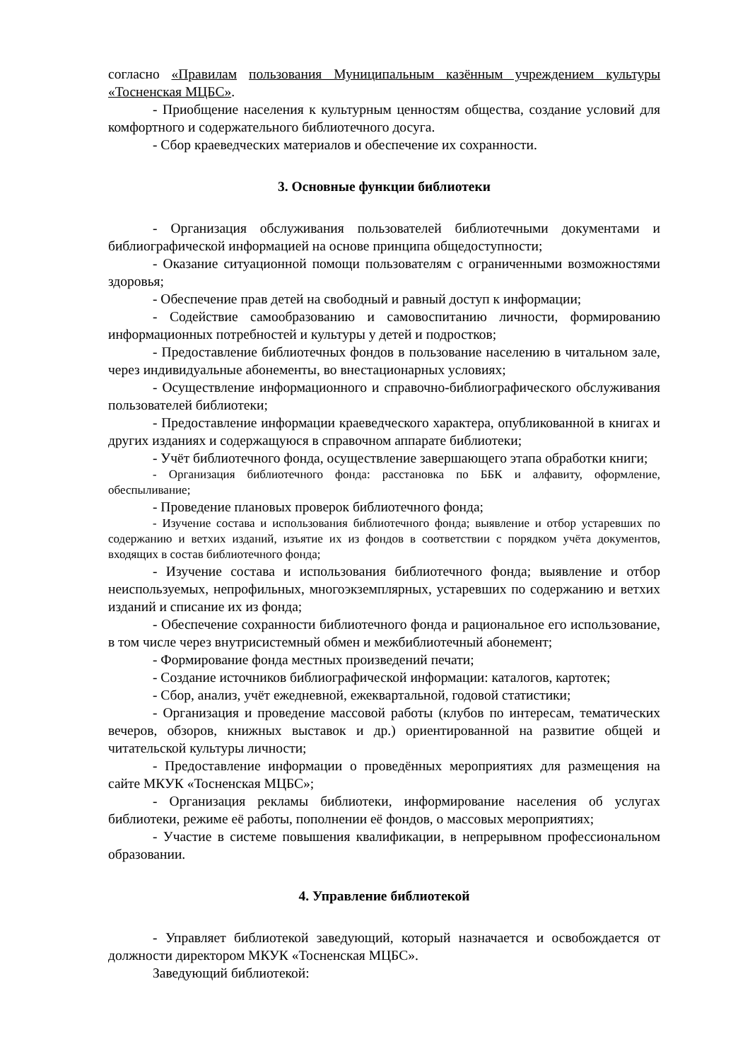согласно «Правилам пользования Муниципальным казённым учреждением культуры «Тосненская МЦБС».
- Приобщение населения к культурным ценностям общества, создание условий для комфортного и содержательного библиотечного досуга.
- Сбор краеведческих материалов и обеспечение их сохранности.
3. Основные функции библиотеки
- Организация обслуживания пользователей библиотечными документами и библиографической информацией на основе принципа общедоступности;
- Оказание ситуационной помощи пользователям с ограниченными возможностями здоровья;
- Обеспечение прав детей на свободный и равный доступ к информации;
- Содействие самообразованию и самовоспитанию личности, формированию информационных потребностей и культуры у детей и подростков;
- Предоставление библиотечных фондов в пользование населению в читальном зале, через индивидуальные абонементы, во внестационарных условиях;
- Осуществление информационного и справочно-библиографического обслуживания пользователей библиотеки;
- Предоставление информации краеведческого характера, опубликованной в книгах и других изданиях и содержащуюся в справочном аппарате библиотеки;
- Учёт библиотечного фонда, осуществление завершающего этапа обработки книги;
- Организация библиотечного фонда: расстановка по ББК и алфавиту, оформление, обеспыливание;
- Проведение плановых проверок библиотечного фонда;
- Изучение состава и использования библиотечного фонда; выявление и отбор устаревших по содержанию и ветхих изданий, изъятие их из фондов в соответствии с порядком учёта документов, входящих в состав библиотечного фонда;
- Изучение состава и использования библиотечного фонда; выявление и отбор неиспользуемых, непрофильных, многоэкземплярных, устаревших по содержанию и ветхих изданий и списание их из фонда;
- Обеспечение сохранности библиотечного фонда и рациональное его использование, в том числе через внутрисистемный обмен и межбиблиотечный абонемент;
- Формирование фонда местных произведений печати;
- Создание источников библиографической информации: каталогов, картотек;
- Сбор, анализ, учёт ежедневной, ежеквартальной, годовой статистики;
- Организация и проведение массовой работы (клубов по интересам, тематических вечеров, обзоров, книжных выставок и др.) ориентированной на развитие общей и читательской культуры личности;
- Предоставление информации о проведённых мероприятиях для размещения на сайте МКУК «Тосненская МЦБС»;
- Организация рекламы библиотеки, информирование населения об услугах библиотеки, режиме её работы, пополнении её фондов, о массовых мероприятиях;
- Участие в системе повышения квалификации, в непрерывном профессиональном образовании.
4. Управление библиотекой
- Управляет библиотекой заведующий, который назначается и освобождается от должности директором МКУК «Тосненская МЦБС».
Заведующий библиотекой: